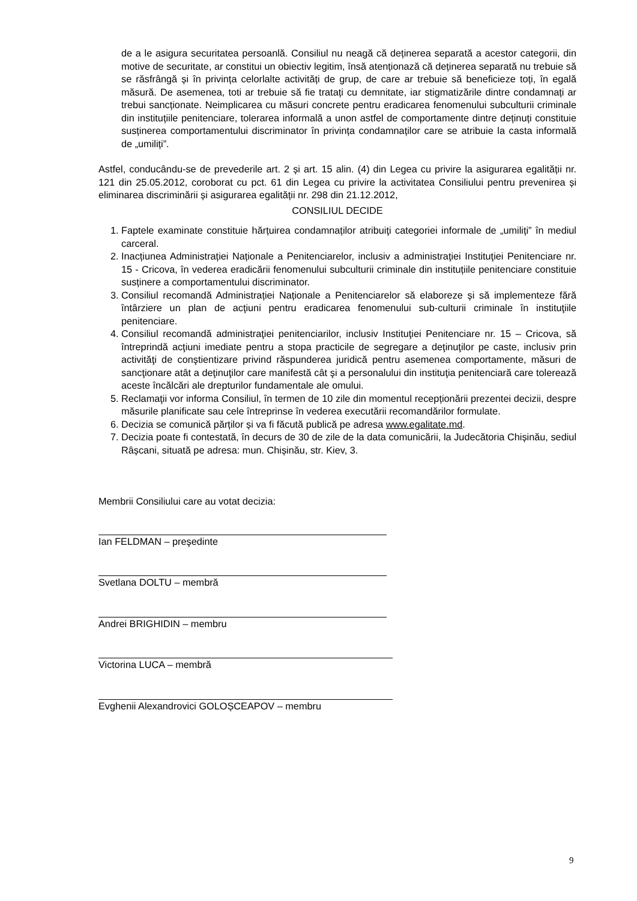de a le asigura securitatea persoanlă. Consiliul nu neagă că deținerea separată a acestor categorii, din motive de securitate, ar constitui un obiectiv legitim, însă atenționază că deținerea separată nu trebuie să se răsfrângă și în privința celorlalte activități de grup, de care ar trebuie să beneficieze toți, în egală măsură. De asemenea, toti ar trebuie să fie tratați cu demnitate, iar stigmatizările dintre condamnați ar trebui sancționate. Neimplicarea cu măsuri concrete pentru eradicarea fenomenului subculturii criminale din instituțiile penitenciare, tolerarea informală a unon astfel de comportamente dintre deținuți constituie susținerea comportamentului discriminator în privința condamnaților care se atribuie la casta informală de „umiliți”.
Astfel, conducându-se de prevederile art. 2 și art. 15 alin. (4) din Legea cu privire la asigurarea egalității nr. 121 din 25.05.2012, coroborat cu pct. 61 din Legea cu privire la activitatea Consiliului pentru prevenirea și eliminarea discriminării și asigurarea egalității nr. 298 din 21.12.2012,
CONSILIUL DECIDE
1. Faptele examinate constituie hărțuirea condamnaților atribuiţi categoriei informale de „umiliți” în mediul carceral.
2. Inacțiunea Administrației Naționale a Penitenciarelor, inclusiv a administraţiei Instituţiei Penitenciare nr. 15 - Cricova, în vederea eradicării fenomenului subculturii criminale din instituțiile penitenciare constituie susținere a comportamentului discriminator.
3. Consiliul recomandă Administrației Naționale a Penitenciarelor să elaboreze și să implementeze fără întârziere un plan de acţiuni pentru eradicarea fenomenului sub-culturii criminale în instituţiile penitenciare.
4. Consiliul recomandă administraţiei penitenciarilor, inclusiv Instituţiei Penitenciare nr. 15 – Cricova, să întreprindă acţiuni imediate pentru a stopa practicile de segregare a deţinuţilor pe caste, inclusiv prin activităţi de conştientizare privind răspunderea juridică pentru asemenea comportamente, măsuri de sancţionare atât a deţinuţilor care manifestă cât şi a personalului din instituţia penitenciară care tolerează aceste încălcări ale drepturilor fundamentale ale omului.
5. Reclamaţii vor informa Consiliul, în termen de 10 zile din momentul recepționării prezentei decizii, despre măsurile planificate sau cele întreprinse în vederea executării recomandărilor formulate.
6. Decizia se comunică părților și va fi făcută publică pe adresa www.egalitate.md.
7. Decizia poate fi contestată, în decurs de 30 de zile de la data comunicării, la Judecătoria Chișinău, sediul Râșcani, situată pe adresa: mun. Chișinău, str. Kiev, 3.
Membrii Consiliului care au votat decizia:
Ian FELDMAN – preşedinte
Svetlana DOLTU – membră
Andrei BRIGHIDIN – membru
Victorina LUCA – membră
Evghenii Alexandrovici GOLOȘCEAPOV – membru
9